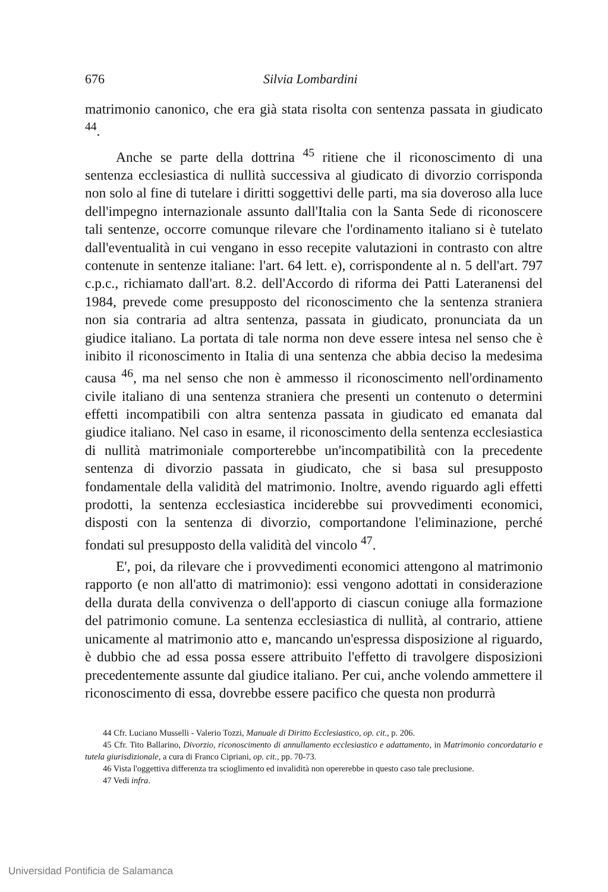676 Silvia Lombardini
matrimonio canonico, che era già stata risolta con sentenza passata in giudicato <sup>44</sup>.
Anche se parte della dottrina <sup>45</sup> ritiene che il riconoscimento di una sentenza ecclesiastica di nullità successiva al giudicato di divorzio corrisponda non solo al fine di tutelare i diritti soggettivi delle parti, ma sia doveroso alla luce dell'impegno internazionale assunto dall'Italia con la Santa Sede di riconoscere tali sentenze, occorre comunque rilevare che l'ordinamento italiano si è tutelato dall'eventualità in cui vengano in esso recepite valutazioni in contrasto con altre contenute in sentenze italiane: l'art. 64 lett. e), corrispondente al n. 5 dell'art. 797 c.p.c., richiamato dall'art. 8.2. dell'Accordo di riforma dei Patti Lateranensi del 1984, prevede come presupposto del riconoscimento che la sentenza straniera non sia contraria ad altra sentenza, passata in giudicato, pronunciata da un giudice italiano. La portata di tale norma non deve essere intesa nel senso che è inibito il riconoscimento in Italia di una sentenza che abbia deciso la medesima causa <sup>46</sup>, ma nel senso che non è ammesso il riconoscimento nell'ordinamento civile italiano di una sentenza straniera che presenti un contenuto o determini effetti incompatibili con altra sentenza passata in giudicato ed emanata dal giudice italiano. Nel caso in esame, il riconoscimento della sentenza ecclesiastica di nullità matrimoniale comporterebbe un'incompatibilità con la precedente sentenza di divorzio passata in giudicato, che si basa sul presupposto fondamentale della validità del matrimonio. Inoltre, avendo riguardo agli effetti prodotti, la sentenza ecclesiastica inciderebbe sui provvedimenti economici, disposti con la sentenza di divorzio, comportandone l'eliminazione, perché fondati sul presupposto della validità del vincolo <sup>47</sup>.
E', poi, da rilevare che i provvedimenti economici attengono al matrimonio rapporto (e non all'atto di matrimonio): essi vengono adottati in considerazione della durata della convivenza o dell'apporto di ciascun coniuge alla formazione del patrimonio comune. La sentenza ecclesiastica di nullità, al contrario, attiene unicamente al matrimonio atto e, mancando un'espressa disposizione al riguardo, è dubbio che ad essa possa essere attribuito l'effetto di travolgere disposizioni precedentemente assunte dal giudice italiano. Per cui, anche volendo ammettere il riconoscimento di essa, dovrebbe essere pacifico che questa non produrrà
44 Cfr. Luciano Musselli - Valerio Tozzi, Manuale di Diritto Ecclesiastico, op. cit., p. 206.
45 Cfr. Tito Ballarino, Divorzio, riconoscimento di annullamento ecclesiastico e adattamento, in Matrimonio concordatario e tutela giurisdizionale, a cura di Franco Cipriani, op. cit., pp. 70-73.
46 Vista l'oggettiva differenza tra scioglimento ed invalidità non opererebbe in questo caso tale preclusione.
47 Vedi infra.
Universidad Pontificia de Salamanca